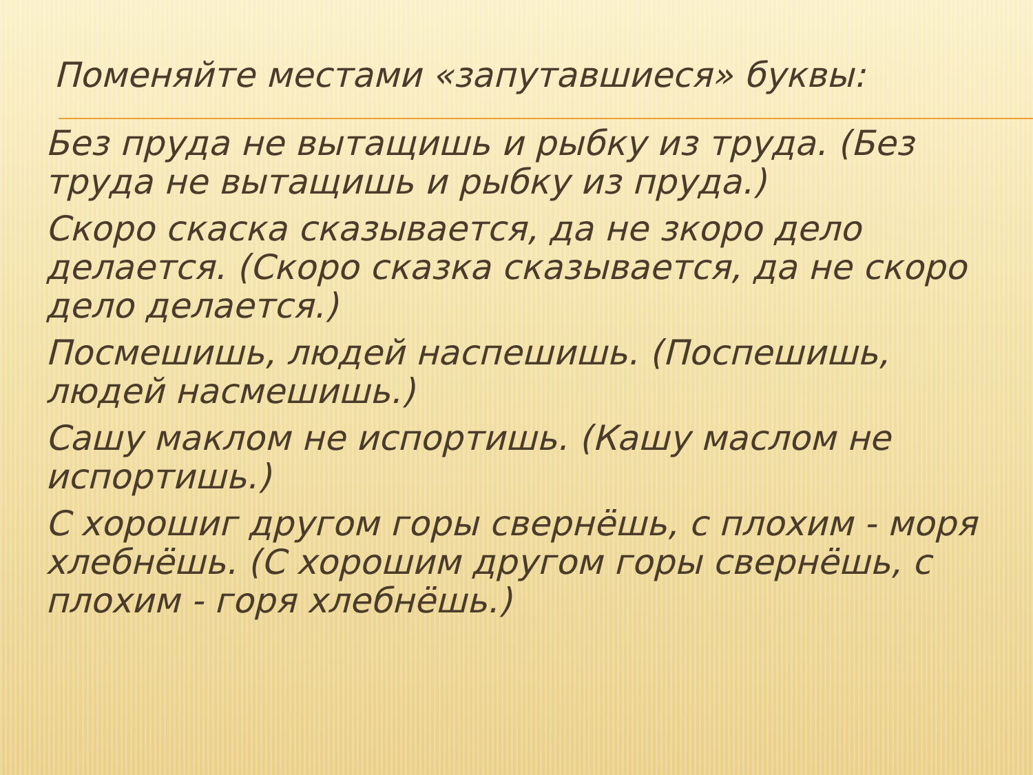Поменяйте местами «запутавшиеся» буквы:
Без пруда не вытащишь и рыбку из труда. (Без труда не вытащишь и рыбку из пруда.)
Скоро скаска сказывается, да не зкоро дело делается. (Скоро сказка сказывается, да не скоро дело делается.)
Посмешишь, людей наспешишь. (Поспешишь, людей насмешишь.)
Сашу маклом не испортишь. (Кашу маслом не испортишь.)
С хорошиг другом горы свернёшь, с плохим - моря хлебнёшь. (С хорошим другом горы свернёшь, с плохим - горя хлебнёшь.)